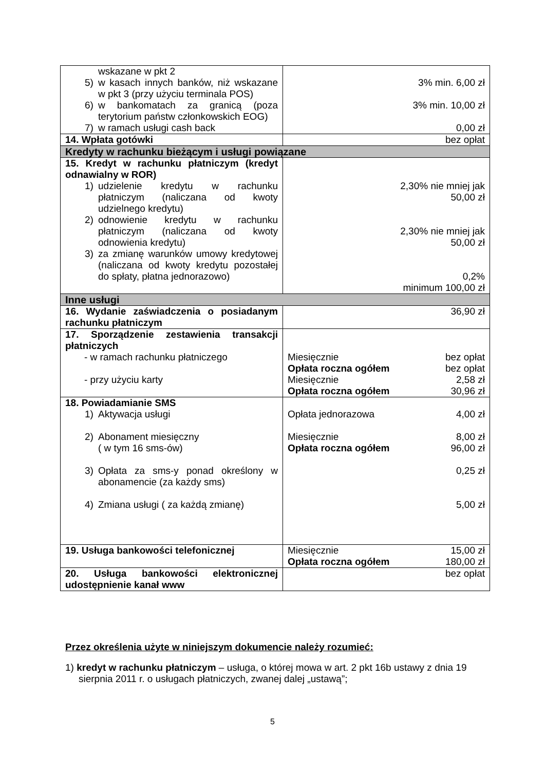| wskazane w pkt 2 5) w kasach innych banków, niż wskazane w pkt 3 (przy użyciu terminala POS) 6) w bankomatach za granicą (poza terytorium państw członkowskich EOG) 7) w ramach usługi cash back | 3% min. 6,00 zł 3% min. 10,00 zł 0,00 zł |
| 14. Wpłata gotówki | bez opłat |
| Kredyty w rachunku bieżącym i usługi powiązane | |
| 15. Kredyt w rachunku płatniczym (kredyt odnawialny w ROR) 1) udzielenie kredytu w rachunku płatniczym (naliczana od kwoty udzielnego kredytu) 2) odnowienie kredytu w rachunku płatniczym (naliczana od kwoty odnowienia kredytu) 3) za zmianę warunków umowy kredytowej (naliczana od kwoty kredytu pozostałej do spłaty, płatna jednorazowo) | 2,30% nie mniej jak 50,00 zł 2,30% nie mniej jak 50,00 zł 0,2% minimum 100,00 zł |
| Inne usługi | |
| 16. Wydanie zaświadczenia o posiadanym rachunku płatniczym | 36,90 zł |
| 17. Sporządzenie zestawienia transakcji płatniczych - w ramach rachunku płatniczego - przy użyciu karty | Miesięcznie bez opłat Opłata roczna ogółem bez opłat Miesięcznie 2,58 zł Opłata roczna ogółem 30,96 zł |
| 18. Powiadamianie SMS 1) Aktywacja usługi 2) Abonament miesięczny ( w tym 16 sms-ów) 3) Opłata za sms-y ponad określony w abonamencie (za każdy sms) 4) Zmiana usługi ( za każdą zmianę) | Opłata jednorazowa 4,00 zł Miesięcznie 8,00 zł Opłata roczna ogółem 96,00 zł 0,25 zł 5,00 zł |
| 19. Usługa bankowości telefonicznej | Miesięcznie 15,00 zł Opłata roczna ogółem 180,00 zł |
| 20. Usługa bankowości elektronicznej udostępnienie kanał www | bez opłat |
Przez określenia użyte w niniejszym dokumencie należy rozumieć:
1) kredyt w rachunku płatniczym – usługa, o której mowa w art. 2 pkt 16b ustawy z dnia 19 sierpnia 2011 r. o usługach płatniczych, zwanej dalej „ustawą”;
5